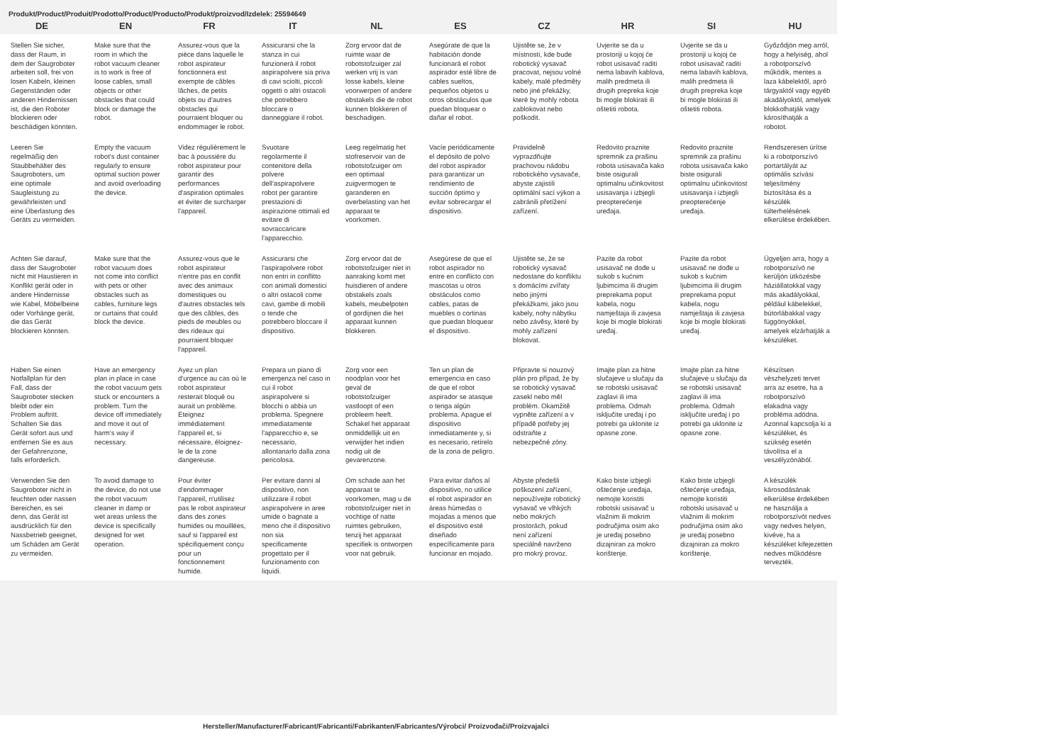Produkt/Product/Produit/Prodotto/Product/Producto/Produkt/proizvod/Izdelek: 25594649
| DE | EN | FR | IT | NL | ES | CZ | HR | SI | HU |
| --- | --- | --- | --- | --- | --- | --- | --- | --- | --- |
| Stellen Sie sicher, dass der Raum, in dem der Saugroboter arbeiten soll, frei von losen Kabeln, kleinen Gegenständen oder anderen Hindernissen ist, die den Roboter blockieren oder beschädigen könnten. | Make sure that the room in which the robot vacuum cleaner is to work is free of loose cables, small objects or other obstacles that could block or damage the robot. | Assurez-vous que la pièce dans laquelle le robot aspirateur fonctionnera est exempte de câbles lâches, de petits objets ou d'autres obstacles qui pourraient bloquer ou endommager le robot. | Assicurarsi che la stanza in cui funzionerà il robot aspirapolvere sia priva di cavi sciolti, piccoli oggetti o altri ostacoli che potrebbero bloccare o danneggiare il robot. | Zorg ervoor dat de ruimte waar de robotstofzuiger zal werken vrij is van losse kabels, kleine voorwerpen of andere obstakels die de robot kunnen blokkeren of beschadigen. | Asegúrate de que la habitación donde funcionará el robot aspirador esté libre de cables sueltos, pequeños objetos u otros obstáculos que puedan bloquear o dañar el robot. | Ujistěte se, že v místnosti, kde bude robotický vysavač pracovat, nejsou volné kabely, malé předměty nebo jiné překážky, které by mohly robota zablokovat nebo poškodit. | Uvjerite se da u prostoriji u kojoj će robot usisavač raditi nema labavih kablova, malih predmeta ili drugih prepreka koje bi mogle blokirati ili oštetiti robota. | Uvjerite se da u prostoriji u kojoj će robot usisavač raditi nema labavih kablova, malih predmeta ili drugih prepreka koje bi mogle blokirati ili oštetiti robota. | Győződjön meg arról, hogy a helyiség, ahol a robotporszívó működik, mentes a laza kábelektől, apró tárgyaktól vagy egyéb akadályoktól, amelyek blokkolhatják vagy károsíthatják a robotot. |
| Leeren Sie regelmäßig den Staubbehälter des Saugroboters, um eine optimale Saugleistung zu gewährleisten und eine Überlastung des Geräts zu vermeiden. | Empty the vacuum robot's dust container regularly to ensure optimal suction power and avoid overloading the device. | Videz régulièrement le bac à poussière du robot aspirateur pour garantir des performances d'aspiration optimales et éviter de surcharger l'appareil. | Svuotare regolarmente il contenitore della polvere dell'aspirapolvere robot per garantire prestazioni di aspirazione ottimali ed evitare di sovraccaricare l'apparecchio. | Leeg regelmatig het stofreservoir van de robotstofzuiger om een optimaal zuigvermogen te garanderen en overbelasting van het apparaat te voorkomen. | Vacíe periódicamente el depósito de polvo del robot aspirador para garantizar un rendimiento de succión óptimo y evitar sobrecargar el dispositivo. | Pravidelně vyprazdňujte prachovou nádobu robotického vysavače, abyste zajistili optimální sací výkon a zabránili přetížení zařízení. | Redovito praznite spremnik za prašinu robota usisavača kako biste osigurali optimalnu učinkovitost usisavanja i izbjegli preopterećenje uređaja. | Redovito praznite spremnik za prašinu robota usisavača kako biste osigurali optimalnu učinkovitost usisavanja i izbjegli preopterećenje uređaja. | Rendszeresen ürítse ki a robotporszívó portartályát az optimális szívási teljesítmény biztosítása és a készülék túlterhelésének elkerülése érdekében. |
| Achten Sie darauf, dass der Saugroboter nicht mit Haustieren in Konflikt gerät oder in andere Hindernisse wie Kabel, Möbelbeine oder Vorhänge gerät, die das Gerät blockieren könnten. | Make sure that the robot vacuum does not come into conflict with pets or other obstacles such as cables, furniture legs or curtains that could block the device. | Assurez-vous que le robot aspirateur n'entre pas en conflit avec des animaux domestiques ou d'autres obstacles tels que des câbles, des pieds de meubles ou des rideaux qui pourraient bloquer l'appareil. | Assicurarsi che l'aspirapolvere robot non entri in conflitto con animali domestici o altri ostacoli come cavi, gambe di mobili o tende che potrebbero bloccare il dispositivo. | Zorg ervoor dat de robotstofzuiger niet in aanraking komt met huisdieren of andere obstakels zoals kabels, meubelpoten of gordijnen die het apparaat kunnen blokkeren. | Asegúrese de que el robot aspirador no entre en conflicto con mascotas u otros obstáculos como cables, patas de muebles o cortinas que puedan bloquear el dispositivo. | Ujistěte se, že se robotický vysavač nedostane do konfliktu s domácími zvířaty nebo jinými překážkami, jako jsou kabely, nohy nábytku nebo závěsy, které by mohly zařízení blokovat. | Pazite da robot usisavač ne dođe u sukob s kućnim ljubimcima ili drugim preprekama poput kabela, nogu namještaja ili zavjesa koje bi mogle blokirati uređaj. | Pazite da robot usisavač ne dođe u sukob s kućnim ljubimcima ili drugim preprekama poput kabela, nogu namještaja ili zavjesa koje bi mogle blokirati uređaj. | Ügyeljen arra, hogy a robotporszívó ne kerüljön ütközésbe háziállatokkal vagy más akadályokkal, például kábelekkel, bútorlábakkal vagy függönyökkel, amelyek elzárhatják a készüléket. |
| Haben Sie einen Notfallplan für den Fall, dass der Saugroboter stecken bleibt oder ein Problem auftritt. Schalten Sie das Gerät sofort aus und entfernen Sie es aus der Gefahrenzone, falls erforderlich. | Have an emergency plan in place in case the robot vacuum gets stuck or encounters a problem. Turn the device off immediately and move it out of harm's way if necessary. | Ayez un plan d'urgence au cas où le robot aspirateur resterait bloqué ou aurait un problème. Éteignez immédiatement l'appareil et, si nécessaire, éloignez-le de la zone dangereuse. | Prepara un piano di emergenza nel caso in cui il robot aspirapolvere si blocchi o abbia un problema. Spegnere immediatamente l'apparecchio e, se necessario, allontanarlo dalla zona pericolosa. | Zorg voor een noodplan voor het geval de robotstofzuiger vastloopt of een probleem heeft. Schakel het apparaat onmiddellijk uit en verwijder het indien nodig uit de gevarenzone. | Ten un plan de emergencia en caso de que el robot aspirador se atasque o tenga algún problema. Apague el dispositivo inmediatamente y, si es necesario, retírelo de la zona de peligro. | Připravte si nouzový plán pro případ, že by se robotický vysavač zasekl nebo měl problém. Okamžitě vypněte zařízení a v případě potřeby jej odstraňte z nebezpečné zóny. | Imajte plan za hitne slučajeve u slučaju da se robotski usisavač zaglavi ili ima problema. Odmah isključite uređaj i po potrebi ga uklonite iz opasne zone. | Imajte plan za hitne slučajeve u slučaju da se robotski usisavač zaglavi ili ima problema. Odmah isključite uređaj i po potrebi ga uklonite iz opasne zone. | Készítsen vészhelyzeti tervet arra az esetre, ha a robotporszívó elakadna vagy probléma adódna. Azonnal kapcsolja ki a készüléket, és szükség esetén távolítsa el a veszélyzónából. |
| Verwenden Sie den Saugroboter nicht in feuchten oder nassen Bereichen, es sei denn, das Gerät ist ausdrücklich für den Nassbetrieb geeignet, um Schäden am Gerät zu vermeiden. | To avoid damage to the device, do not use the robot vacuum cleaner in damp or wet areas unless the device is specifically designed for wet operation. | Pour éviter d'endommager l'appareil, n'utilisez pas le robot aspirateur dans des zones humides ou mouillées, sauf si l'appareil est spécifiquement conçu pour un fonctionnement humide. | Per evitare danni al dispositivo, non utilizzare il robot aspirapolvere in aree umide o bagnate a meno che il dispositivo non sia specificamente progettato per il funzionamento con liquidi. | Om schade aan het apparaat te voorkomen, mag u de robotstofzuiger niet in vochtige of natte ruimtes gebruiken, tenzij het apparaat specifiek is ontworpen voor nat gebruik. | Para evitar daños al dispositivo, no utilice el robot aspirador en áreas húmedas o mojadas a menos que el dispositivo esté diseñado específicamente para funcionar en mojado. | Abyste předešli poškození zařízení, nepoužívejte robotický vysavač ve vlhkých nebo mokrých prostorách, pokud není zařízení speciálně navrženo pro mokrý provoz. | Kako biste izbjegli oštećenje uređaja, nemojte koristiti robotski usisavač u vlažnim ili mokrim područjima osim ako je uređaj posebno dizajniran za mokro korištenje. | Kako biste izbjegli oštećenje uređaja, nemojte koristiti robotski usisavač u vlažnim ili mokrim područjima osim ako je uređaj posebno dizajniran za mokro korištenje. | A készülék károsodásának elkerülése érdekében ne használja a robotporszívót nedves vagy nedves helyen, kivéve, ha a készüléket kifejezetten nedves működésre tervezték. |
Hersteller/Manufacturer/Fabricant/Fabricanti/Fabrikanten/Fabricantes/Výrobci/ Proizvođači/Proizvajalci